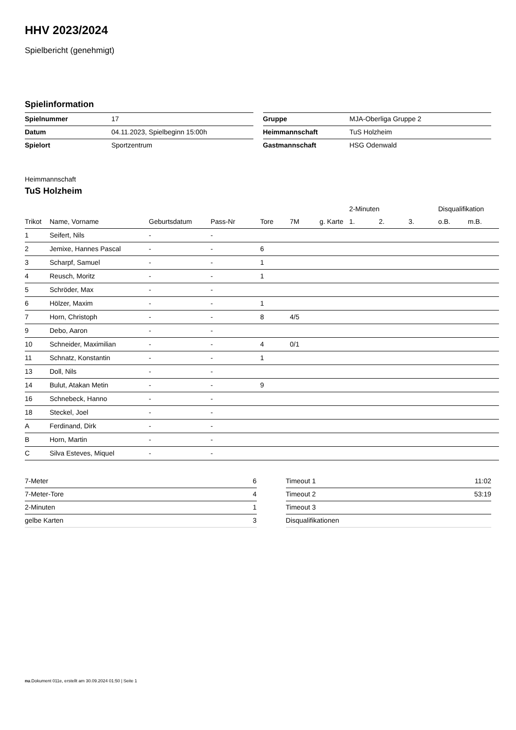HHV 2023/2024
Spielbericht (genehmigt)
Spielinformation
| Spielnummer | 17 |
| Datum | 04.11.2023, Spielbeginn 15:00h |
| Spielort | Sportzentrum |
| Gruppe | MJA-Oberliga Gruppe 2 |
| Heimmannschaft | TuS Holzheim |
| Gastmannschaft | HSG Odenwald |
Heimmannschaft
TuS Holzheim
| | | | | | | | 2-Minuten | | | Disqualifikation | |
| --- | --- | --- | --- | --- | --- | --- | --- | --- | --- | --- | --- |
| Trikot | Name, Vorname | Geburtsdatum | Pass-Nr | Tore | 7M | g. Karte | 1. | 2. | 3. | o.B. | m.B. |
| 1 | Seifert, Nils | - | - | | | | | | | | |
| 2 | Jemixe, Hannes Pascal | - | - | 6 | | | | | | | |
| 3 | Scharpf, Samuel | - | - | 1 | | | | | | | |
| 4 | Reusch, Moritz | - | - | 1 | | | | | | | |
| 5 | Schröder, Max | - | - | | | | | | | | |
| 6 | Hölzer, Maxim | - | - | 1 | | | | | | | |
| 7 | Horn, Christoph | - | - | 8 | 4/5 | | | | | | |
| 9 | Debo, Aaron | - | - | | | | | | | | |
| 10 | Schneider, Maximilian | - | - | 4 | 0/1 | | | | | | |
| 11 | Schnatz, Konstantin | - | - | 1 | | | | | | | |
| 13 | Doll, Nils | - | - | | | | | | | | |
| 14 | Bulut, Atakan Metin | - | - | 9 | | | | | | | |
| 16 | Schnebeck, Hanno | - | - | | | | | | | | |
| 18 | Steckel, Joel | - | - | | | | | | | | |
| A | Ferdinand, Dirk | - | - | | | | | | | | |
| B | Horn, Martin | - | - | | | | | | | | |
| C | Silva Esteves, Miquel | - | - | | | | | | | | |
| 7-Meter | 6 |
| 7-Meter-Tore | 4 |
| 2-Minuten | 1 |
| gelbe Karten | 3 |
| Timeout 1 | 11:02 |
| Timeout 2 | 53:19 |
| Timeout 3 | |
| Disqualifikationen | |
nu.Dokument 011e, erstellt am 30.09.2024 01:50 | Seite 1